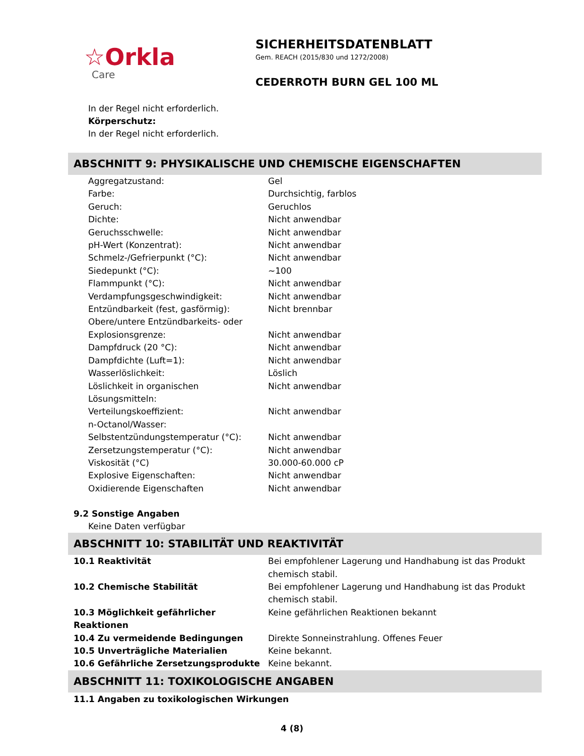☆Orkla
Care
SICHERHEITSDATENBLATT
Gem. REACH (2015/830 und 1272/2008)
CEDERROTH BURN GEL 100 ML
In der Regel nicht erforderlich.
Körperschutz:
In der Regel nicht erforderlich.
ABSCHNITT 9: PHYSIKALISCHE UND CHEMISCHE EIGENSCHAFTEN
| Aggregatzustand: | Gel |
| Farbe: | Durchsichtig, farblos |
| Geruch: | Geruchlos |
| Dichte: | Nicht anwendbar |
| Geruchsschwelle: | Nicht anwendbar |
| pH-Wert (Konzentrat): | Nicht anwendbar |
| Schmelz-/Gefrierpunkt (°C): | Nicht anwendbar |
| Siedepunkt (°C): | ~100 |
| Flammpunkt (°C): | Nicht anwendbar |
| Verdampfungsgeschwindigkeit: | Nicht anwendbar |
| Entzündbarkeit (fest, gasförmig): | Nicht brennbar |
| Obere/untere Entzündbarkeits- oder Explosionsgrenze: | Nicht anwendbar |
| Dampfdruck (20 °C): | Nicht anwendbar |
| Dampfdichte (Luft=1): | Nicht anwendbar |
| Wasserlöslichkeit: | Löslich |
| Löslichkeit in organischen Lösungsmitteln: | Nicht anwendbar |
| Verteilungskoeffizient: n-Octanol/Wasser: | Nicht anwendbar |
| Selbstentzündungstemperatur (°C): | Nicht anwendbar |
| Zersetzungstemperatur (°C): | Nicht anwendbar |
| Viskosität (°C) | 30.000-60.000 cP |
| Explosive Eigenschaften: | Nicht anwendbar |
| Oxidierende Eigenschaften | Nicht anwendbar |
9.2 Sonstige Angaben
Keine Daten verfügbar
ABSCHNITT 10: STABILITÄT UND REAKTIVITÄT
| 10.1 Reaktivität | Bei empfohlener Lagerung und Handhabung ist das Produkt chemisch stabil. |
| 10.2 Chemische Stabilität | Bei empfohlener Lagerung und Handhabung ist das Produkt chemisch stabil. |
| 10.3 Möglichkeit gefährlicher Reaktionen | Keine gefährlichen Reaktionen bekannt |
| 10.4 Zu vermeidende Bedingungen | Direkte Sonneinstrahlung. Offenes Feuer |
| 10.5 Unverträgliche Materialien | Keine bekannt. |
| 10.6 Gefährliche Zersetzungsprodukte | Keine bekannt. |
ABSCHNITT 11: TOXIKOLOGISCHE ANGABEN
11.1 Angaben zu toxikologischen Wirkungen
4 (8)